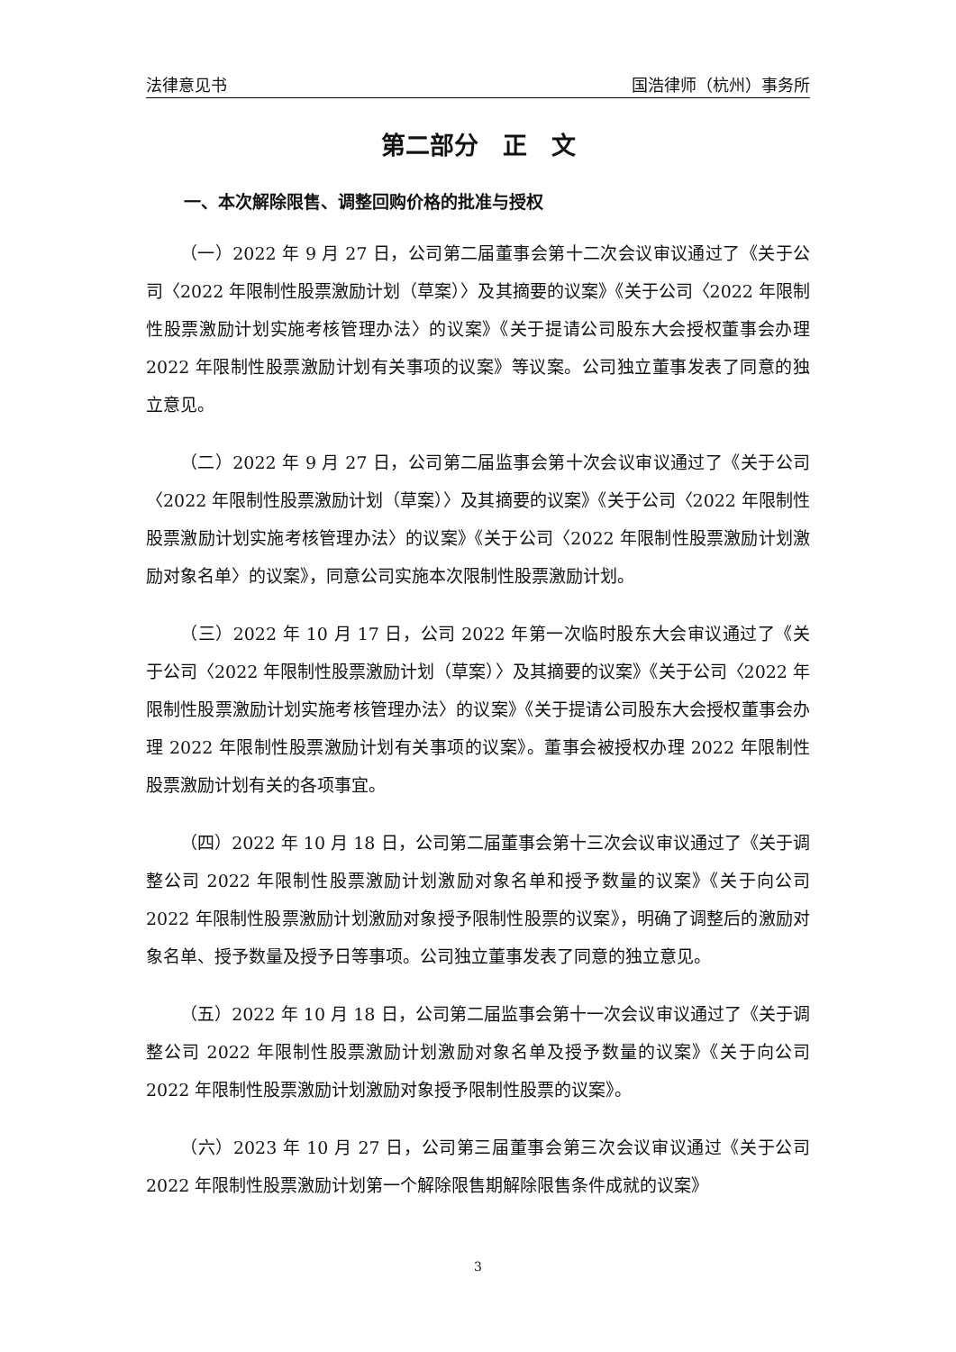法律意见书 国浩律师（杭州）事务所
第二部分　正　文
一、本次解除限售、调整回购价格的批准与授权
（一）2022 年 9 月 27 日，公司第二届董事会第十二次会议审议通过了《关于公司〈2022 年限制性股票激励计划（草案）〉及其摘要的议案》《关于公司〈2022 年限制性股票激励计划实施考核管理办法〉的议案》《关于提请公司股东大会授权董事会办理 2022 年限制性股票激励计划有关事项的议案》等议案。公司独立董事发表了同意的独立意见。
（二）2022 年 9 月 27 日，公司第二届监事会第十次会议审议通过了《关于公司〈2022 年限制性股票激励计划（草案）〉及其摘要的议案》《关于公司〈2022 年限制性股票激励计划实施考核管理办法〉的议案》《关于公司〈2022 年限制性股票激励计划激励对象名单〉的议案》，同意公司实施本次限制性股票激励计划。
（三）2022 年 10 月 17 日，公司 2022 年第一次临时股东大会审议通过了《关于公司〈2022 年限制性股票激励计划（草案）〉及其摘要的议案》《关于公司〈2022 年限制性股票激励计划实施考核管理办法〉的议案》《关于提请公司股东大会授权董事会办理 2022 年限制性股票激励计划有关事项的议案》。董事会被授权办理 2022 年限制性股票激励计划有关的各项事宜。
（四）2022 年 10 月 18 日，公司第二届董事会第十三次会议审议通过了《关于调整公司 2022 年限制性股票激励计划激励对象名单和授予数量的议案》《关于向公司 2022 年限制性股票激励计划激励对象授予限制性股票的议案》，明确了调整后的激励对象名单、授予数量及授予日等事项。公司独立董事发表了同意的独立意见。
（五）2022 年 10 月 18 日，公司第二届监事会第十一次会议审议通过了《关于调整公司 2022 年限制性股票激励计划激励对象名单及授予数量的议案》《关于向公司 2022 年限制性股票激励计划激励对象授予限制性股票的议案》。
（六）2023 年 10 月 27 日，公司第三届董事会第三次会议审议通过《关于公司 2022 年限制性股票激励计划第一个解除限售期解除限售条件成就的议案》
3